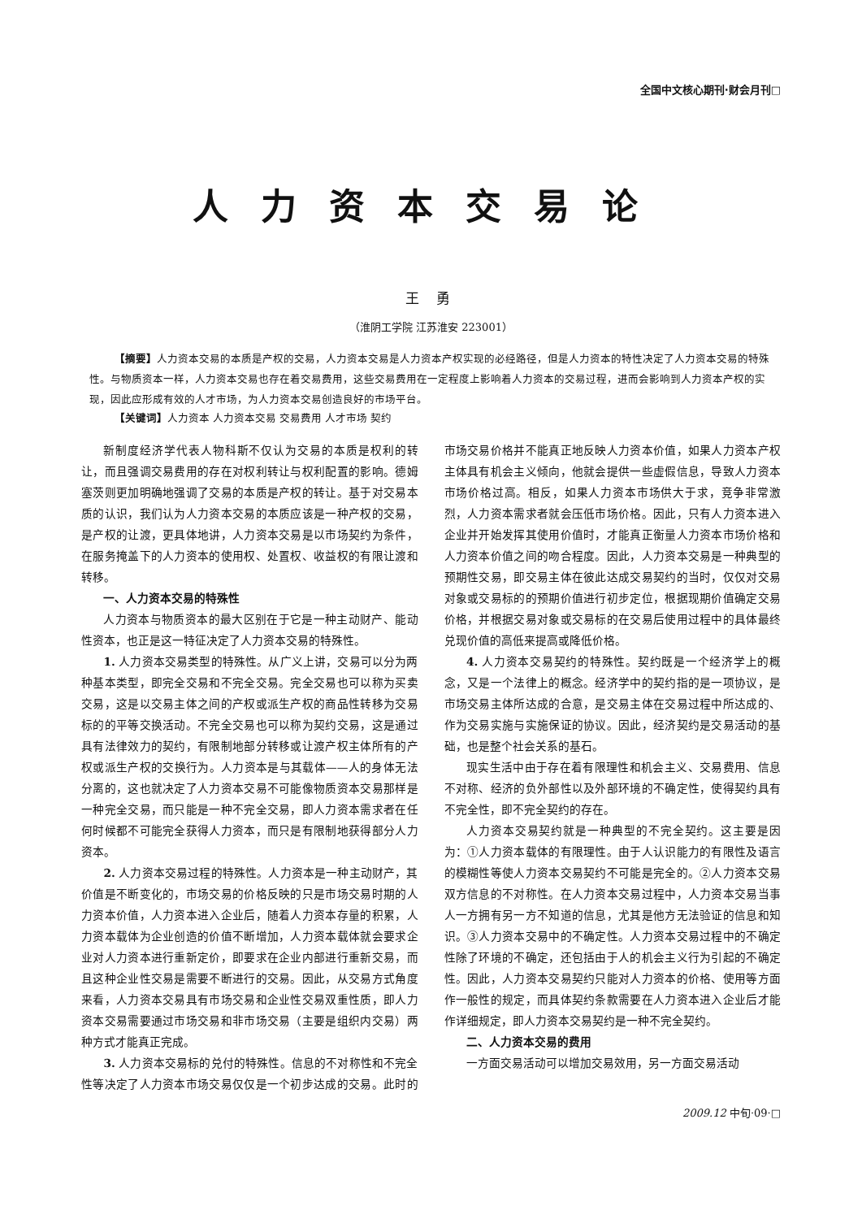全国中文核心期刊·财会月刊□
人力资本交易论
王 勇
（淮阴工学院 江苏淮安 223001）
【摘要】人力资本交易的本质是产权的交易，人力资本交易是人力资本产权实现的必经路径，但是人力资本的特性决定了人力资本交易的特殊性。与物质资本一样，人力资本交易也存在着交易费用，这些交易费用在一定程度上影响着人力资本的交易过程，进而会影响到人力资本产权的实现，因此应形成有效的人才市场，为人力资本交易创造良好的市场平台。
【关键词】人力资本 人力资本交易 交易费用 人才市场 契约
新制度经济学代表人物科斯不仅认为交易的本质是权利的转让，而且强调交易费用的存在对权利转让与权利配置的影响。德姆塞茨则更加明确地强调了交易的本质是产权的转让。基于对交易本质的认识，我们认为人力资本交易的本质应该是一种产权的交易，是产权的让渡，更具体地讲，人力资本交易是以市场契约为条件，在服务掩盖下的人力资本的使用权、处置权、收益权的有限让渡和转移。
一、人力资本交易的特殊性
人力资本与物质资本的最大区别在于它是一种主动财产、能动性资本，也正是这一特征决定了人力资本交易的特殊性。
1. 人力资本交易类型的特殊性。从广义上讲，交易可以分为两种基本类型，即完全交易和不完全交易。完全交易也可以称为买卖交易，这是以交易主体之间的产权或派生产权的商品性转移为交易标的的平等交换活动。不完全交易也可以称为契约交易，这是通过具有法律效力的契约，有限制地部分转移或让渡产权主体所有的产权或派生产权的交换行为。人力资本是与其载体——人的身体无法分离的，这也就决定了人力资本交易不可能像物质资本交易那样是一种完全交易，而只能是一种不完全交易，即人力资本需求者在任何时候都不可能完全获得人力资本，而只是有限制地获得部分人力资本。
2. 人力资本交易过程的特殊性。人力资本是一种主动财产，其价值是不断变化的，市场交易的价格反映的只是市场交易时期的人力资本价值，人力资本进入企业后，随着人力资本存量的积累，人力资本载体为企业创造的价值不断增加，人力资本载体就会要求企业对人力资本进行重新定价，即要求在企业内部进行重新交易，而且这种企业性交易是需要不断进行的交易。因此，从交易方式角度来看，人力资本交易具有市场交易和企业性交易双重性质，即人力资本交易需要通过市场交易和非市场交易（主要是组织内交易）两种方式才能真正完成。
3. 人力资本交易标的兑付的特殊性。信息的不对称性和不完全性等决定了人力资本市场交易仅仅是一个初步达成的交易。此时的市场交易价格并不能真正地反映人力资本价值，如果人力资本产权主体具有机会主义倾向，他就会提供一些虚假信息，导致人力资本市场价格过高。相反，如果人力资本市场供大于求，竞争非常激烈，人力资本需求者就会压低市场价格。因此，只有人力资本进入企业并开始发挥其使用价值时，才能真正衡量人力资本市场价格和人力资本价值之间的吻合程度。因此，人力资本交易是一种典型的预期性交易，即交易主体在彼此达成交易契约的当时，仅仅对交易对象或交易标的的预期价值进行初步定位，根据现期价值确定交易价格，并根据交易对象或交易标的在交易后使用过程中的具体最终兑现价值的高低来提高或降低价格。
4. 人力资本交易契约的特殊性。契约既是一个经济学上的概念，又是一个法律上的概念。经济学中的契约指的是一项协议，是市场交易主体所达成的合意，是交易主体在交易过程中所达成的、作为交易实施与实施保证的协议。因此，经济契约是交易活动的基础，也是整个社会关系的基石。
现实生活中由于存在着有限理性和机会主义、交易费用、信息不对称、经济的负外部性以及外部环境的不确定性，使得契约具有不完全性，即不完全契约的存在。
人力资本交易契约就是一种典型的不完全契约。这主要是因为：①人力资本载体的有限理性。由于人认识能力的有限性及语言的模糊性等使人力资本交易契约不可能是完全的。②人力资本交易双方信息的不对称性。在人力资本交易过程中，人力资本交易当事人一方拥有另一方不知道的信息，尤其是他方无法验证的信息和知识。③人力资本交易中的不确定性。人力资本交易过程中的不确定性除了环境的不确定，还包括由于人的机会主义行为引起的不确定性。因此，人力资本交易契约只能对人力资本的价格、使用等方面作一般性的规定，而具体契约条款需要在人力资本进入企业后才能作详细规定，即人力资本交易契约是一种不完全契约。
二、人力资本交易的费用
一方面交易活动可以增加交易效用，另一方面交易活动
2009.12 中旬·09·□